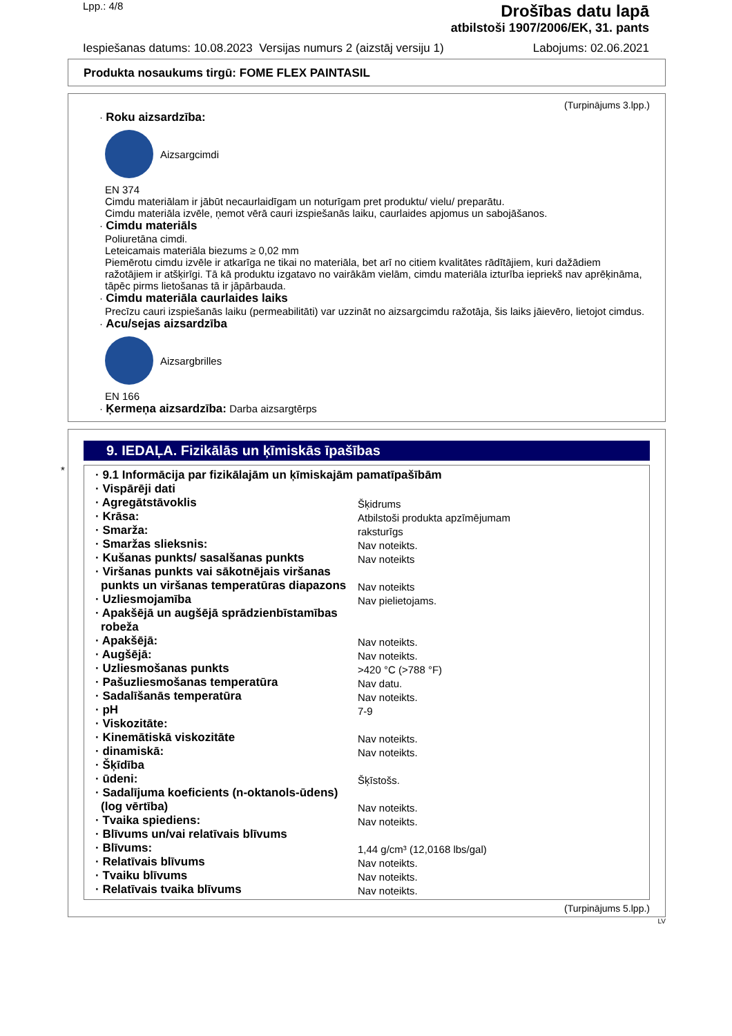Lpp.: 4/8
Drošības datu lapā
atbilstoši 1907/2006/EK, 31. pants
Iespiešanas datums: 10.08.2023 Versijas numurs 2 (aizstāj versiju 1)
Labojums: 02.06.2021
Produkta nosaukums tirgū: FOME FLEX PAINTASIL
(Turpinājums 3.lpp.)
· Roku aizsardzība:
Aizsargcimdi
EN 374
Cimdu materiālam ir jābūt necaurlaidīgam un noturīgam pret produktu/ vielu/ preparātu.
Cimdu materiāla izvēle, ņemot vērā cauri izspiešanās laiku, caurlaides apjomus un sabojāšanos.
· Cimdu materiāls
Poliuretāna cimdi.
Leteicamais materiāla biezums ≥ 0,02 mm
Piemērotu cimdu izvēle ir atkarīga ne tikai no materiāla, bet arī no citiem kvalitātes rādītājiem, kuri dažādiem ražotājiem ir atšķirīgi. Tā kā produktu izgatavo no vairākām vielām, cimdu materiāla izturība iepriekš nav aprēķināma, tāpēc pirms lietošanas tā ir jāpārbauda.
· Cimdu materiāla caurlaides laiks
Precīzu cauri izspiešanās laiku (permeabilitāti) var uzzināt no aizsargcimdu ražotāja, šis laiks jāievēro, lietojot cimdus.
· Acu/sejas aizsardzība
Aizsargbrilles
EN 166
· Ķermeņa aizsardzība: Darba aizsargtērps
*
9. IEDAĻA. Fizikālās un ķīmiskās īpašības
| · 9.1 Informācija par fizikālajām un ķīmiskajām pamatīpašībām | |
| · Vispārēji dati | |
| · Agregātstāvoklis | Šķidrums |
| · Krāsa: | Atbilstoši produkta apzīmējumam |
| · Smarža: | raksturīgs |
| · Smaržas slieksnis: | Nav noteikts. |
| · Kušanas punkts/ sasalšanas punkts | Nav noteikts |
| · Viršanas punkts vai sākotnējais viršanas punkts un viršanas temperatūras diapazons | Nav noteikts |
| · Uzliesmojamība | Nav pielietojams. |
| · Apakšējā un augšējā sprādzienbīstamības robeža | |
| · Apakšējā: | Nav noteikts. |
| · Augšējā: | Nav noteikts. |
| · Uzliesmošanas punkts | >420 °C (>788 °F) |
| · Pašuzliesmošanas temperatūra | Nav datu. |
| · Sadalīšanās temperatūra | Nav noteikts. |
| · pH | 7-9 |
| · Viskozitāte: | |
| · Kinemātiskā viskozitāte | Nav noteikts. |
| · dinamiskā: | Nav noteikts. |
| · Šķīdība | |
| · ūdeni: | Šķīstošs. |
| · Sadalījuma koeficients (n-oktanols-ūdens) (log vērtība) | Nav noteikts. |
| · Tvaika spiediens: | Nav noteikts. |
| · Blīvums un/vai relatīvais blīvums | |
| · Blīvums: | 1,44 g/cm³ (12,0168 lbs/gal) |
| · Relatīvais blīvums | Nav noteikts. |
| · Tvaiku blīvums | Nav noteikts. |
| · Relatīvais tvaika blīvums | Nav noteikts. |
(Turpinājums 5.lpp.)
LV